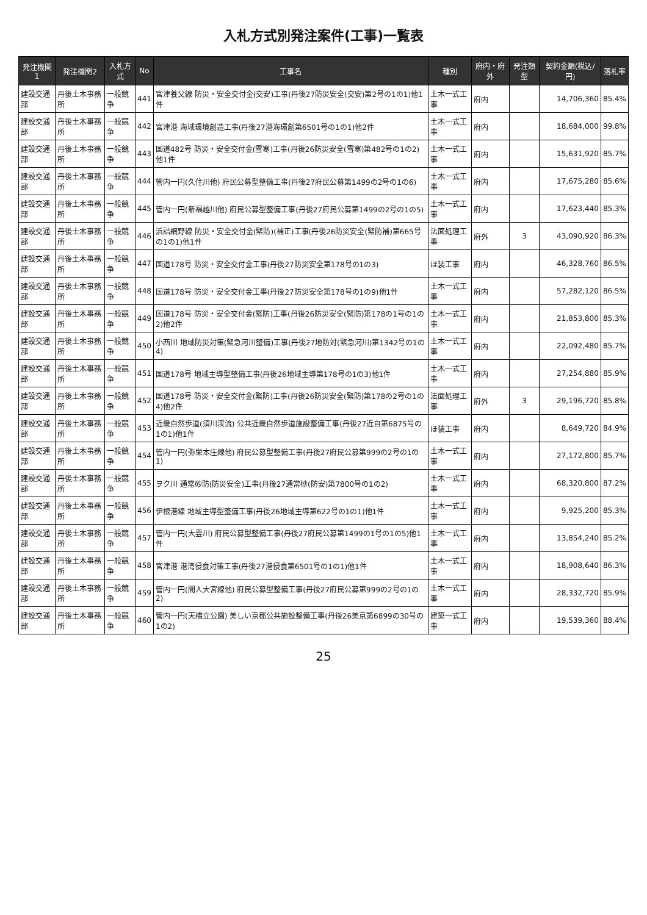入札方式別発注案件(工事)一覧表
| 発注機関1 | 発注機関2 | 入札方式 | No | 工事名 | 種別 | 府内・府外 | 発注類型 | 契約金額(税込/円) | 落札率 |
| --- | --- | --- | --- | --- | --- | --- | --- | --- | --- |
| 建設交通部 | 丹後土木事務所 | 一般競争 | 441 | 宮津養父線 防災・安全交付金(交安)工事(丹後27防災安全(交安)第2号の1の1)他1件 | 土木一式工事 | 府内 | | 14,706,360 | 85.4% |
| 建設交通部 | 丹後土木事務所 | 一般競争 | 442 | 宮津港 海域環境創造工事(丹後27港海環創第6501号の1の1)他2件 | 土木一式工事 | 府内 | | 18,684,000 | 99.8% |
| 建設交通部 | 丹後土木事務所 | 一般競争 | 443 | 国道482号 防災・安全交付金(雪寒)工事(丹後26防災安全(雪寒)第482号の1の2)他1件 | 土木一式工事 | 府内 | | 15,631,920 | 85.7% |
| 建設交通部 | 丹後土木事務所 | 一般競争 | 444 | 管内一円(久住川他) 府民公募型整備工事(丹後27府民公募第1499の2号の1の6) | 土木一式工事 | 府内 | | 17,675,280 | 85.6% |
| 建設交通部 | 丹後土木事務所 | 一般競争 | 445 | 管内一円(新福越川他) 府民公募型整備工事(丹後27府民公募第1499の2号の1の5) | 土木一式工事 | 府内 | | 17,623,440 | 85.3% |
| 建設交通部 | 丹後土木事務所 | 一般競争 | 446 | 浜詰網野線 防災・安全交付金(緊防)(補正)工事(丹後26防災安全(緊防補)第665号の1の1)他1件 | 法面処理工事 | 府外 | 3 | 43,090,920 | 86.3% |
| 建設交通部 | 丹後土木事務所 | 一般競争 | 447 | 国道178号 防災・安全交付金工事(丹後27防災安全第178号の1の3) | ほ装工事 | 府内 | | 46,328,760 | 86.5% |
| 建設交通部 | 丹後土木事務所 | 一般競争 | 448 | 国道178号 防災・安全交付金工事(丹後27防災安全第178号の1の9)他1件 | 土木一式工事 | 府内 | | 57,282,120 | 86.5% |
| 建設交通部 | 丹後土木事務所 | 一般競争 | 449 | 国道178号 防災・安全交付金(緊防)工事(丹後26防災安全(緊防)第178の1号の1の2)他2件 | 土木一式工事 | 府内 | | 21,853,800 | 85.3% |
| 建設交通部 | 丹後土木事務所 | 一般競争 | 450 | 小西川 地域防災対策(緊急河川整備)工事(丹後27地防対(緊急河川)第1342号の1の4) | 土木一式工事 | 府内 | | 22,092,480 | 85.7% |
| 建設交通部 | 丹後土木事務所 | 一般競争 | 451 | 国道178号 地域主導型整備工事(丹後26地域主導第178号の1の3)他1件 | 土木一式工事 | 府内 | | 27,254,880 | 85.9% |
| 建設交通部 | 丹後土木事務所 | 一般競争 | 452 | 国道178号 防災・安全交付金(緊防)工事(丹後26防災安全(緊防)第178の2号の1の4)他2件 | 法面処理工事 | 府外 | 3 | 29,196,720 | 85.8% |
| 建設交通部 | 丹後土木事務所 | 一般競争 | 453 | 近畿自然歩道(須川渓流) 公共近畿自然歩道施設整備工事(丹後27近自第6875号の1の1)他1件 | ほ装工事 | 府内 | | 8,649,720 | 84.9% |
| 建設交通部 | 丹後土木事務所 | 一般競争 | 454 | 管内一円(弥栄本庄線他) 府民公募型整備工事(丹後27府民公募第999の2号の1の1) | 土木一式工事 | 府内 | | 27,172,800 | 85.7% |
| 建設交通部 | 丹後土木事務所 | 一般競争 | 455 | ヲク川 通常砂防(防災安全)工事(丹後27通常砂(防安)第7800号の1の2) | 土木一式工事 | 府内 | | 68,320,800 | 87.2% |
| 建設交通部 | 丹後土木事務所 | 一般競争 | 456 | 伊根港線 地域主導型整備工事(丹後26地域主導第622号の1の1)他1件 | 土木一式工事 | 府内 | | 9,925,200 | 85.3% |
| 建設交通部 | 丹後土木事務所 | 一般競争 | 457 | 管内一円(大雲川) 府民公募型整備工事(丹後27府民公募第1499の1号の1の5)他1件 | 土木一式工事 | 府内 | | 13,854,240 | 85.2% |
| 建設交通部 | 丹後土木事務所 | 一般競争 | 458 | 宮津港 港湾侵食対策工事(丹後27港侵食第6501号の1の1)他1件 | 土木一式工事 | 府内 | | 18,908,640 | 86.3% |
| 建設交通部 | 丹後土木事務所 | 一般競争 | 459 | 管内一円(間人大宮線他) 府民公募型整備工事(丹後27府民公募第999の2号の1の2) | 土木一式工事 | 府内 | | 28,332,720 | 85.9% |
| 建設交通部 | 丹後土木事務所 | 一般競争 | 460 | 管内一円(天橋立公園) 美しい京都公共施設整備工事(丹後26美京第6899の30号の1の2) | 建築一式工事 | 府内 | | 19,539,360 | 88.4% |
25